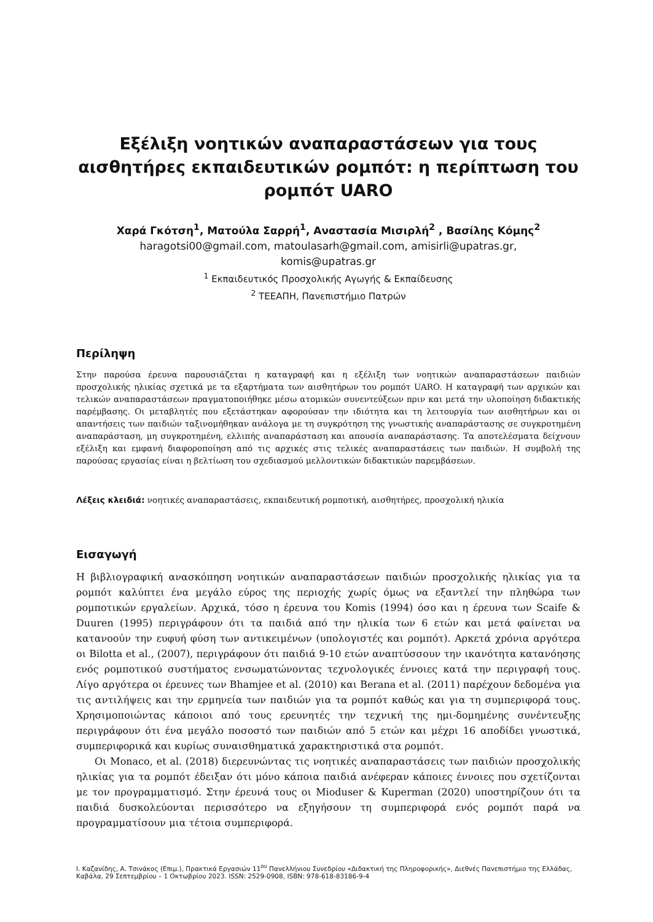Εξέλιξη νοητικών αναπαραστάσεων για τους αισθητήρες εκπαιδευτικών ρομπότ: η περίπτωση του ρομπότ UARO
Χαρά Γκότση<sup>1</sup>, Ματούλα Σαρρή<sup>1</sup>, Αναστασία Μισιρλή<sup>2</sup> , Βασίλης Κόμης<sup>2</sup>
haragotsi00@gmail.com, matoulasarh@gmail.com, amisirli@upatras.gr,
komis@upatras.gr
<sup>1</sup> Εκπαιδευτικός Προσχολικής Αγωγής & Εκπαίδευσης
<sup>2</sup> ΤΕΕΑΠΗ, Πανεπιστήμιο Πατρών
Περίληψη
Στην παρούσα έρευνα παρουσιάζεται η καταγραφή και η εξέλιξη των νοητικών αναπαραστάσεων παιδιών προσχολικής ηλικίας σχετικά με τα εξαρτήματα των αισθητήρων του ρομπότ UARO. Η καταγραφή των αρχικών και τελικών αναπαραστάσεων πραγματοποιήθηκε μέσω ατομικών συνεντεύξεων πριν και μετά την υλοποίηση διδακτικής παρέμβασης. Οι μεταβλητές που εξετάστηκαν αφορούσαν την ιδιότητα και τη λειτουργία των αισθητήρων και οι απαντήσεις των παιδιών ταξινομήθηκαν ανάλογα με τη συγκρότηση της γνωστικής αναπαράστασης σε συγκροτημένη αναπαράσταση, μη συγκροτημένη, ελλιπής αναπαράσταση και απουσία αναπαράστασης. Τα αποτελέσματα δείχνουν εξέλιξη και εμφανή διαφοροποίηση από τις αρχικές στις τελικές αναπαραστάσεις των παιδιών. Η συμβολή της παρούσας εργασίας είναι η βελτίωση του σχεδιασμού μελλοντικών διδακτικών παρεμβάσεων.
Λέξεις κλειδιά: νοητικές αναπαραστάσεις, εκπαιδευτική ρομποτική, αισθητήρες, προσχολική ηλικία
Εισαγωγή
Η βιβλιογραφική ανασκόπηση νοητικών αναπαραστάσεων παιδιών προσχολικής ηλικίας για τα ρομπότ καλύπτει ένα μεγάλο εύρος της περιοχής χωρίς όμως να εξαντλεί την πληθώρα των ρομποτικών εργαλείων. Αρχικά, τόσο η έρευνα του Komis (1994) όσο και η έρευνα των Scaife & Duuren (1995) περιγράφουν ότι τα παιδιά από την ηλικία των 6 ετών και μετά φαίνεται να κατανοούν την ευφυή φύση των αντικειμένων (υπολογιστές και ρομπότ). Αρκετά χρόνια αργότερα οι Bilotta et al., (2007), περιγράφουν ότι παιδιά 9-10 ετών αναπτύσσουν την ικανότητα κατανόησης ενός ρομποτικού συστήματος ενσωματώνοντας τεχνολογικές έννοιες κατά την περιγραφή τους. Λίγο αργότερα οι έρευνες των Bhamjee et al. (2010) και Berana et al. (2011) παρέχουν δεδομένα για τις αντιλήψεις και την ερμηνεία των παιδιών για τα ρομπότ καθώς και για τη συμπεριφορά τους. Χρησιμοποιώντας κάποιοι από τους ερευνητές την τεχνική της ημι-δομημένης συνέντευξης περιγράφουν ότι ένα μεγάλο ποσοστό των παιδιών από 5 ετών και μέχρι 16 αποδίδει γνωστικά, συμπεριφορικά και κυρίως συναισθηματικά χαρακτηριστικά στα ρομπότ.
Οι Monaco, et al. (2018) διερευνώντας τις νοητικές αναπαραστάσεις των παιδιών προσχολικής ηλικίας για τα ρομπότ έδειξαν ότι μόνο κάποια παιδιά ανέφεραν κάποιες έννοιες που σχετίζονται με τον προγραμματισμό. Στην έρευνά τους οι Mioduser & Kuperman (2020) υποστηρίζουν ότι τα παιδιά δυσκολεύονται περισσότερο να εξηγήσουν τη συμπεριφορά ενός ρομπότ παρά να προγραμματίσουν μια τέτοια συμπεριφορά.
Ι. Καζανίδης, Α. Τσινάκος (Επιμ.), Πρακτικά Εργασιών 11<sup>ου</sup> Πανελλήνιου Συνεδρίου «Διδακτική της Πληροφορικής», Διεθνές Πανεπιστήμιο της Ελλάδας, Καβάλα, 29 Σεπτεμβρίου – 1 Οκτωβρίου 2023. ISSN: 2529-0908, ISBN: 978-618-83186-9-4